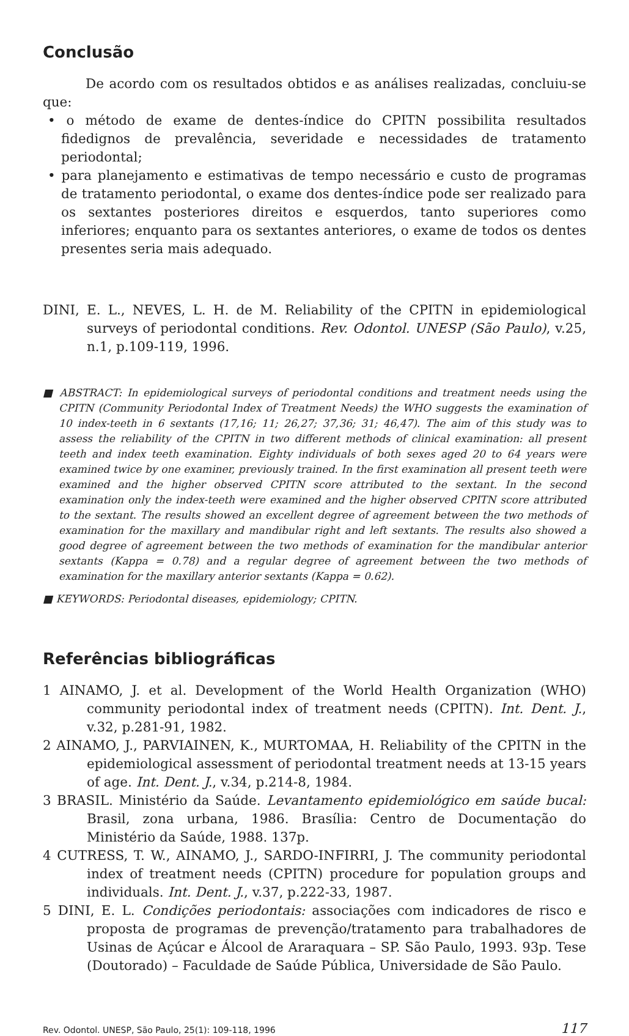Conclusão
De acordo com os resultados obtidos e as análises realizadas, concluiu-se que:
• o método de exame de dentes-índice do CPITN possibilita resultados fidedignos de prevalência, severidade e necessidades de tratamento periodontal;
• para planejamento e estimativas de tempo necessário e custo de programas de tratamento periodontal, o exame dos dentes-índice pode ser realizado para os sextantes posteriores direitos e esquerdos, tanto superiores como inferiores; enquanto para os sextantes anteriores, o exame de todos os dentes presentes seria mais adequado.
DINI, E. L., NEVES, L. H. de M. Reliability of the CPITN in epidemiological surveys of periodontal conditions. Rev. Odontol. UNESP (São Paulo), v.25, n.1, p.109-119, 1996.
■ ABSTRACT: In epidemiological surveys of periodontal conditions and treatment needs using the CPITN (Community Periodontal Index of Treatment Needs) the WHO suggests the examination of 10 index-teeth in 6 sextants (17,16; 11; 26,27; 37,36; 31; 46,47). The aim of this study was to assess the reliability of the CPITN in two different methods of clinical examination: all present teeth and index teeth examination. Eighty individuals of both sexes aged 20 to 64 years were examined twice by one examiner, previously trained. In the first examination all present teeth were examined and the higher observed CPITN score attributed to the sextant. In the second examination only the index-teeth were examined and the higher observed CPITN score attributed to the sextant. The results showed an excellent degree of agreement between the two methods of examination for the maxillary and mandibular right and left sextants. The results also showed a good degree of agreement between the two methods of examination for the mandibular anterior sextants (Kappa = 0.78) and a regular degree of agreement between the two methods of examination for the maxillary anterior sextants (Kappa = 0.62).
■ KEYWORDS: Periodontal diseases, epidemiology; CPITN.
Referências bibliográficas
1 AINAMO, J. et al. Development of the World Health Organization (WHO) community periodontal index of treatment needs (CPITN). Int. Dent. J., v.32, p.281-91, 1982.
2 AINAMO, J., PARVIAINEN, K., MURTOMAA, H. Reliability of the CPITN in the epidemiological assessment of periodontal treatment needs at 13-15 years of age. Int. Dent. J., v.34, p.214-8, 1984.
3 BRASIL. Ministério da Saúde. Levantamento epidemiológico em saúde bucal: Brasil, zona urbana, 1986. Brasília: Centro de Documentação do Ministério da Saúde, 1988. 137p.
4 CUTRESS, T. W., AINAMO, J., SARDO-INFIRRI, J. The community periodontal index of treatment needs (CPITN) procedure for population groups and individuals. Int. Dent. J., v.37, p.222-33, 1987.
5 DINI, E. L. Condições periodontais: associações com indicadores de risco e proposta de programas de prevenção/tratamento para trabalhadores de Usinas de Açúcar e Álcool de Araraquara – SP. São Paulo, 1993. 93p. Tese (Doutorado) – Faculdade de Saúde Pública, Universidade de São Paulo.
Rev. Odontol. UNESP, São Paulo, 25(1): 109-118, 1996 117